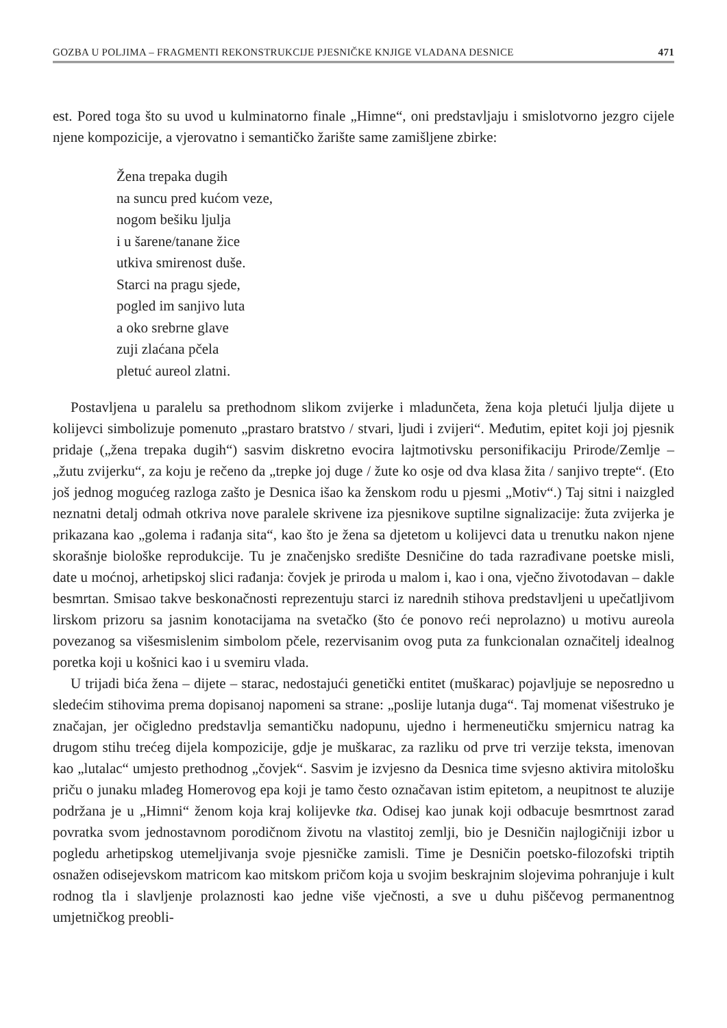GOZBA U POLJIMA – FRAGMENTI REKONSTRUKCIJE PJESNIČKE KNJIGE VLADANA DESNICE 471
est. Pored toga što su uvod u kulminatorno finale „Himne“, oni predstavljaju i smislotvorno jezgro cijele njene kompozicije, a vjerovatno i semantičko žarište same zamišljene zbirke:
Žena trepaka dugih
na suncu pred kućom veze,
nogom bešiku ljulja
i u šarene/tanane žice
utkiva smirenost duše.
Starci na pragu sjede,
pogled im sanjivo luta
a oko srebrne glave
zuji zlaćana pčela
pletuć aureol zlatni.
Postavljena u paralelu sa prethodnom slikom zvijerke i mladunčeta, žena koja pletući ljulja dijete u kolijevci simbolizuje pomenuto „prastaro bratstvo / stvari, ljudi i zvijeri“. Međutim, epitet koji joj pjesnik pridaje („žena trepaka dugih“) sasvim diskretno evocira lajtmotivsku personifikaciju Prirode/Zemlje – „žutu zvijerku“, za koju je rečeno da „trepke joj duge / žute ko osje od dva klasa žita / sanjivo trepte“. (Eto još jednog mogućeg razloga zašto je Desnica išao ka ženskom rodu u pjesmi „Motiv“.) Taj sitni i naizgled neznatni detalj odmah otkriva nove paralele skrivene iza pjesnikove suptilne signalizacije: žuta zvijerka je prikazana kao „golema i rađanja sita“, kao što je žena sa djetetom u kolijevci data u trenutku nakon njene skorašnje biološke reprodukcije. Tu je značenjsko središte Desničine do tada razrađivane poetske misli, date u moćnoj, arhetipskoj slici rađanja: čovjek je priroda u malom i, kao i ona, vječno životodavan – dakle besmrtan. Smisao takve beskonačnosti reprezentuju starci iz narednih stihova predstavljeni u upečatljivom lirskom prizoru sa jasnim konotacijama na svetačko (što će ponovo reći neprolazno) u motivu aureola povezanog sa višesmislenim simbolom pčele, rezervisanim ovog puta za funkcionalan označitelj idealnog poretka koji u košnici kao i u svemiru vlada.
U trijadi bića žena – dijete – starac, nedostajući genetički entitet (muškarac) pojavljuje se neposredno u sledećim stihovima prema dopisanoj napomeni sa strane: „poslije lutanja duga“. Taj momenat višestruko je značajan, jer očigledno predstavlja semantičku nadopunu, ujedno i hermeneutičku smjernicu natrag ka drugom stihu trećeg dijela kompozicije, gdje je muškarac, za razliku od prve tri verzije teksta, imenovan kao „lutalac“ umjesto prethodnog „čovjek“. Sasvim je izvjesno da Desnica time svjesno aktivira mitološku priču o junaku mlađeg Homerovog epa koji je tamo često označavan istim epitetom, a neupitnost te aluzije podržana je u „Himni“ ženom koja kraj kolijevke tka. Odisej kao junak koji odbacuje besmrtnost zarad povratka svom jednostavnom porodičnom životu na vlastitoj zemlji, bio je Desničin najlogičniji izbor u pogledu arhetipskog utemeljivanja svoje pjesničke zamisli. Time je Desničin poetsko-filozofski triptih osnažen odisejevskom matricom kao mitskom pričom koja u svojim beskrajnim slojevima pohranjuje i kult rodnog tla i slavljenje prolaznosti kao jedne više vječnosti, a sve u duhu piščevog permanentnog umjetničkog preobli-